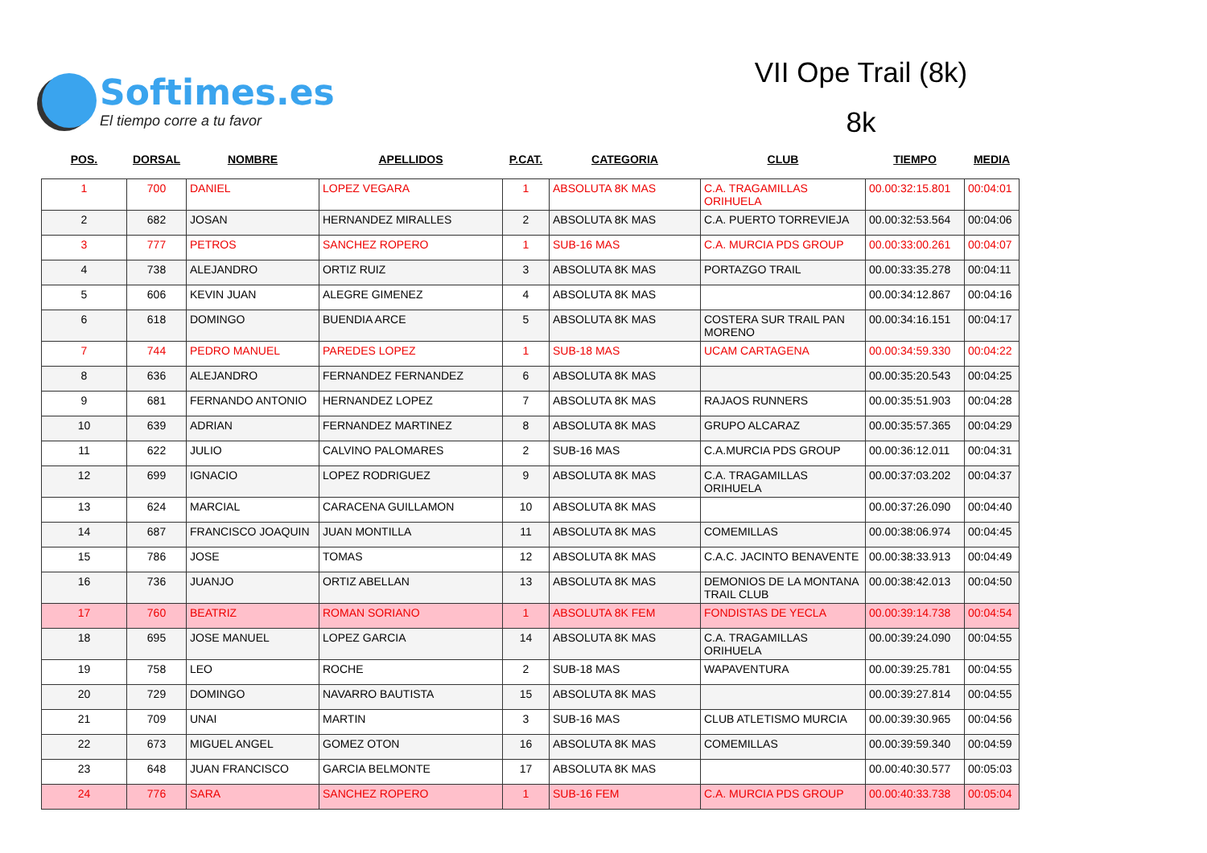Softimes.es
El tiempo corre a tu favor
VII Ope Trail (8k)
8k
| POS. | DORSAL | NOMBRE | APELLIDOS | P.CAT. | CATEGORIA | CLUB | TIEMPO | MEDIA |
| --- | --- | --- | --- | --- | --- | --- | --- | --- |
| 1 | 700 | DANIEL | LOPEZ VEGARA | 1 | ABSOLUTA 8K MAS | C.A. TRAGAMILLAS ORIHUELA | 00.00:32:15.801 | 00:04:01 |
| 2 | 682 | JOSAN | HERNANDEZ MIRALLES | 2 | ABSOLUTA 8K MAS | C.A. PUERTO TORREVIEJA | 00.00:32:53.564 | 00:04:06 |
| 3 | 777 | PETROS | SANCHEZ ROPERO | 1 | SUB-16 MAS | C.A. MURCIA PDS GROUP | 00.00:33:00.261 | 00:04:07 |
| 4 | 738 | ALEJANDRO | ORTIZ RUIZ | 3 | ABSOLUTA 8K MAS | PORTAZGO TRAIL | 00.00:33:35.278 | 00:04:11 |
| 5 | 606 | KEVIN JUAN | ALEGRE GIMENEZ | 4 | ABSOLUTA 8K MAS | | 00.00:34:12.867 | 00:04:16 |
| 6 | 618 | DOMINGO | BUENDIA ARCE | 5 | ABSOLUTA 8K MAS | COSTERA SUR TRAIL PAN MORENO | 00.00:34:16.151 | 00:04:17 |
| 7 | 744 | PEDRO MANUEL | PAREDES LOPEZ | 1 | SUB-18 MAS | UCAM CARTAGENA | 00.00:34:59.330 | 00:04:22 |
| 8 | 636 | ALEJANDRO | FERNANDEZ FERNANDEZ | 6 | ABSOLUTA 8K MAS | | 00.00:35:20.543 | 00:04:25 |
| 9 | 681 | FERNANDO ANTONIO | HERNANDEZ LOPEZ | 7 | ABSOLUTA 8K MAS | RAJAOS RUNNERS | 00.00:35:51.903 | 00:04:28 |
| 10 | 639 | ADRIAN | FERNANDEZ MARTINEZ | 8 | ABSOLUTA 8K MAS | GRUPO ALCARAZ | 00.00:35:57.365 | 00:04:29 |
| 11 | 622 | JULIO | CALVINO PALOMARES | 2 | SUB-16 MAS | C.A.MURCIA PDS GROUP | 00.00:36:12.011 | 00:04:31 |
| 12 | 699 | IGNACIO | LOPEZ RODRIGUEZ | 9 | ABSOLUTA 8K MAS | C.A. TRAGAMILLAS ORIHUELA | 00.00:37:03.202 | 00:04:37 |
| 13 | 624 | MARCIAL | CARACENA GUILLAMON | 10 | ABSOLUTA 8K MAS | | 00.00:37:26.090 | 00:04:40 |
| 14 | 687 | FRANCISCO JOAQUIN | JUAN MONTILLA | 11 | ABSOLUTA 8K MAS | COMEMILLAS | 00.00:38:06.974 | 00:04:45 |
| 15 | 786 | JOSE | TOMAS | 12 | ABSOLUTA 8K MAS | C.A.C. JACINTO BENAVENTE | 00.00:38:33.913 | 00:04:49 |
| 16 | 736 | JUANJO | ORTIZ ABELLAN | 13 | ABSOLUTA 8K MAS | DEMONIOS DE LA MONTANA TRAIL CLUB | 00.00:38:42.013 | 00:04:50 |
| 17 | 760 | BEATRIZ | ROMAN SORIANO | 1 | ABSOLUTA 8K FEM | FONDISTAS DE YECLA | 00.00:39:14.738 | 00:04:54 |
| 18 | 695 | JOSE MANUEL | LOPEZ GARCIA | 14 | ABSOLUTA 8K MAS | C.A. TRAGAMILLAS ORIHUELA | 00.00:39:24.090 | 00:04:55 |
| 19 | 758 | LEO | ROCHE | 2 | SUB-18 MAS | WAPAVENTURA | 00.00:39:25.781 | 00:04:55 |
| 20 | 729 | DOMINGO | NAVARRO BAUTISTA | 15 | ABSOLUTA 8K MAS | | 00.00:39:27.814 | 00:04:55 |
| 21 | 709 | UNAI | MARTIN | 3 | SUB-16 MAS | CLUB ATLETISMO MURCIA | 00.00:39:30.965 | 00:04:56 |
| 22 | 673 | MIGUEL ANGEL | GOMEZ OTON | 16 | ABSOLUTA 8K MAS | COMEMILLAS | 00.00:39:59.340 | 00:04:59 |
| 23 | 648 | JUAN FRANCISCO | GARCIA BELMONTE | 17 | ABSOLUTA 8K MAS | | 00.00:40:30.577 | 00:05:03 |
| 24 | 776 | SARA | SANCHEZ ROPERO | 1 | SUB-16 FEM | C.A. MURCIA PDS GROUP | 00.00:40:33.738 | 00:05:04 |